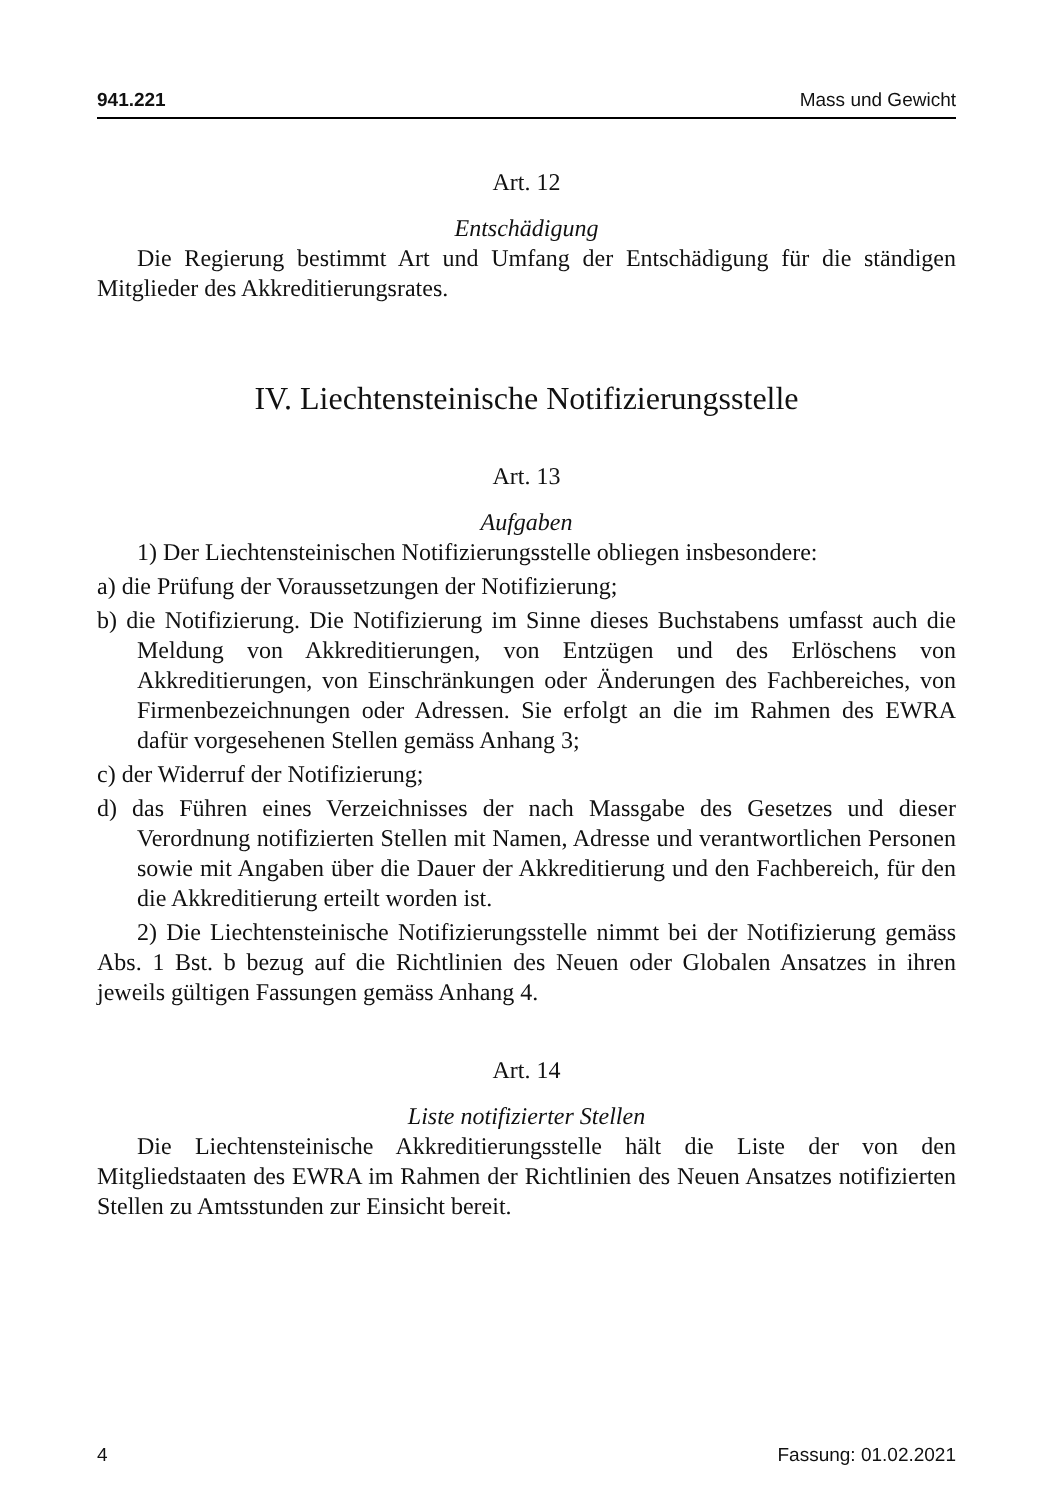941.221 Mass und Gewicht
Art. 12
Entschädigung
Die Regierung bestimmt Art und Umfang der Entschädigung für die ständigen Mitglieder des Akkreditierungsrates.
IV. Liechtensteinische Notifizierungsstelle
Art. 13
Aufgaben
1) Der Liechtensteinischen Notifizierungsstelle obliegen insbesondere:
a) die Prüfung der Voraussetzungen der Notifizierung;
b) die Notifizierung. Die Notifizierung im Sinne dieses Buchstabens umfasst auch die Meldung von Akkreditierungen, von Entzügen und des Erlöschens von Akkreditierungen, von Einschränkungen oder Änderungen des Fachbereiches, von Firmenbezeichnungen oder Adressen. Sie erfolgt an die im Rahmen des EWRA dafür vorgesehenen Stellen gemäss Anhang 3;
c) der Widerruf der Notifizierung;
d) das Führen eines Verzeichnisses der nach Massgabe des Gesetzes und dieser Verordnung notifizierten Stellen mit Namen, Adresse und verantwortlichen Personen sowie mit Angaben über die Dauer der Akkreditierung und den Fachbereich, für den die Akkreditierung erteilt worden ist.
2) Die Liechtensteinische Notifizierungsstelle nimmt bei der Notifizierung gemäss Abs. 1 Bst. b bezug auf die Richtlinien des Neuen oder Globalen Ansatzes in ihren jeweils gültigen Fassungen gemäss Anhang 4.
Art. 14
Liste notifizierter Stellen
Die Liechtensteinische Akkreditierungsstelle hält die Liste der von den Mitgliedstaaten des EWRA im Rahmen der Richtlinien des Neuen Ansatzes notifizierten Stellen zu Amtsstunden zur Einsicht bereit.
4 Fassung: 01.02.2021